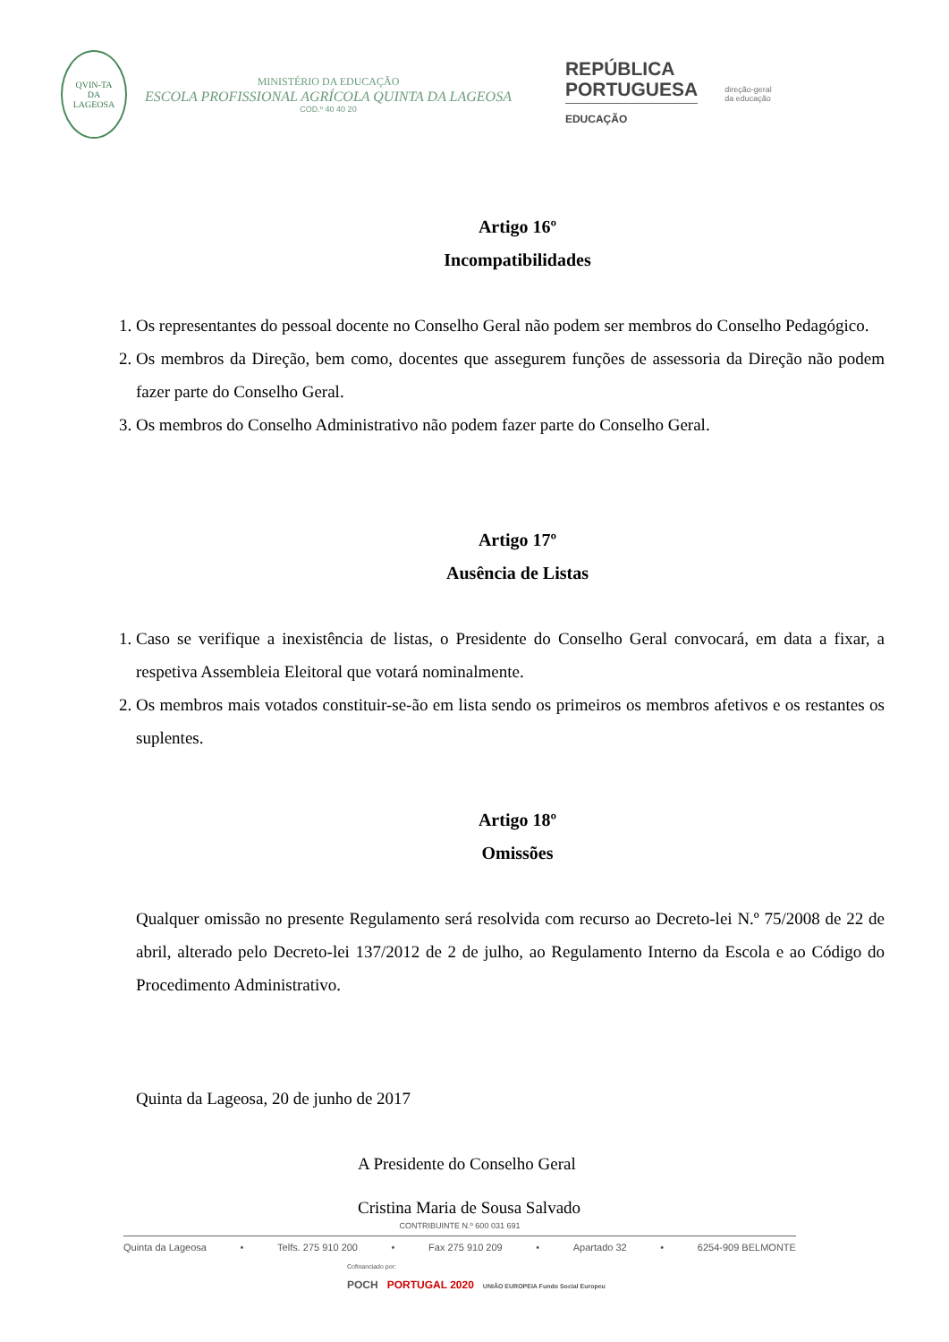QVIN-TA
DA
LAGEOSA
MINISTÉRIO DA EDUCAÇÃO
ESCOLA PROFISSIONAL AGRÍCOLA QUINTA DA LAGEOSA
COD.º 40 40 20
REPÚBLICA
PORTUGUESA
EDUCAÇÃO
direção-geral
da educação
Artigo 16º
Incompatibilidades
1. Os representantes do pessoal docente no Conselho Geral não podem ser membros do Conselho Pedagógico.
2. Os membros da Direção, bem como, docentes que assegurem funções de assessoria da Direção não podem fazer parte do Conselho Geral.
3. Os membros do Conselho Administrativo não podem fazer parte do Conselho Geral.
Artigo 17º
Ausência de Listas
1. Caso se verifique a inexistência de listas, o Presidente do Conselho Geral convocará, em data a fixar, a respetiva Assembleia Eleitoral que votará nominalmente.
2. Os membros mais votados constituir-se-ão em lista sendo os primeiros os membros afetivos e os restantes os suplentes.
Artigo 18º
Omissões
Qualquer omissão no presente Regulamento será resolvida com recurso ao Decreto-lei N.º 75/2008 de 22 de abril, alterado pelo Decreto-lei 137/2012 de 2 de julho, ao Regulamento Interno da Escola e ao Código do Procedimento Administrativo.
Quinta da Lageosa, 20 de junho de 2017
A Presidente do Conselho Geral
Cristina Maria de Sousa Salvado
CONTRIBUINTE N.º 600 031 691
Quinta da Lageosa • Telfs. 275 910 200 • Fax 275 910 209 • Apartado 32 • 6254-909 BELMONTE
Cofinanciado por:
POCH PORTUGAL 2020 UNIÃO EUROPEIA Fundo Social Europeu